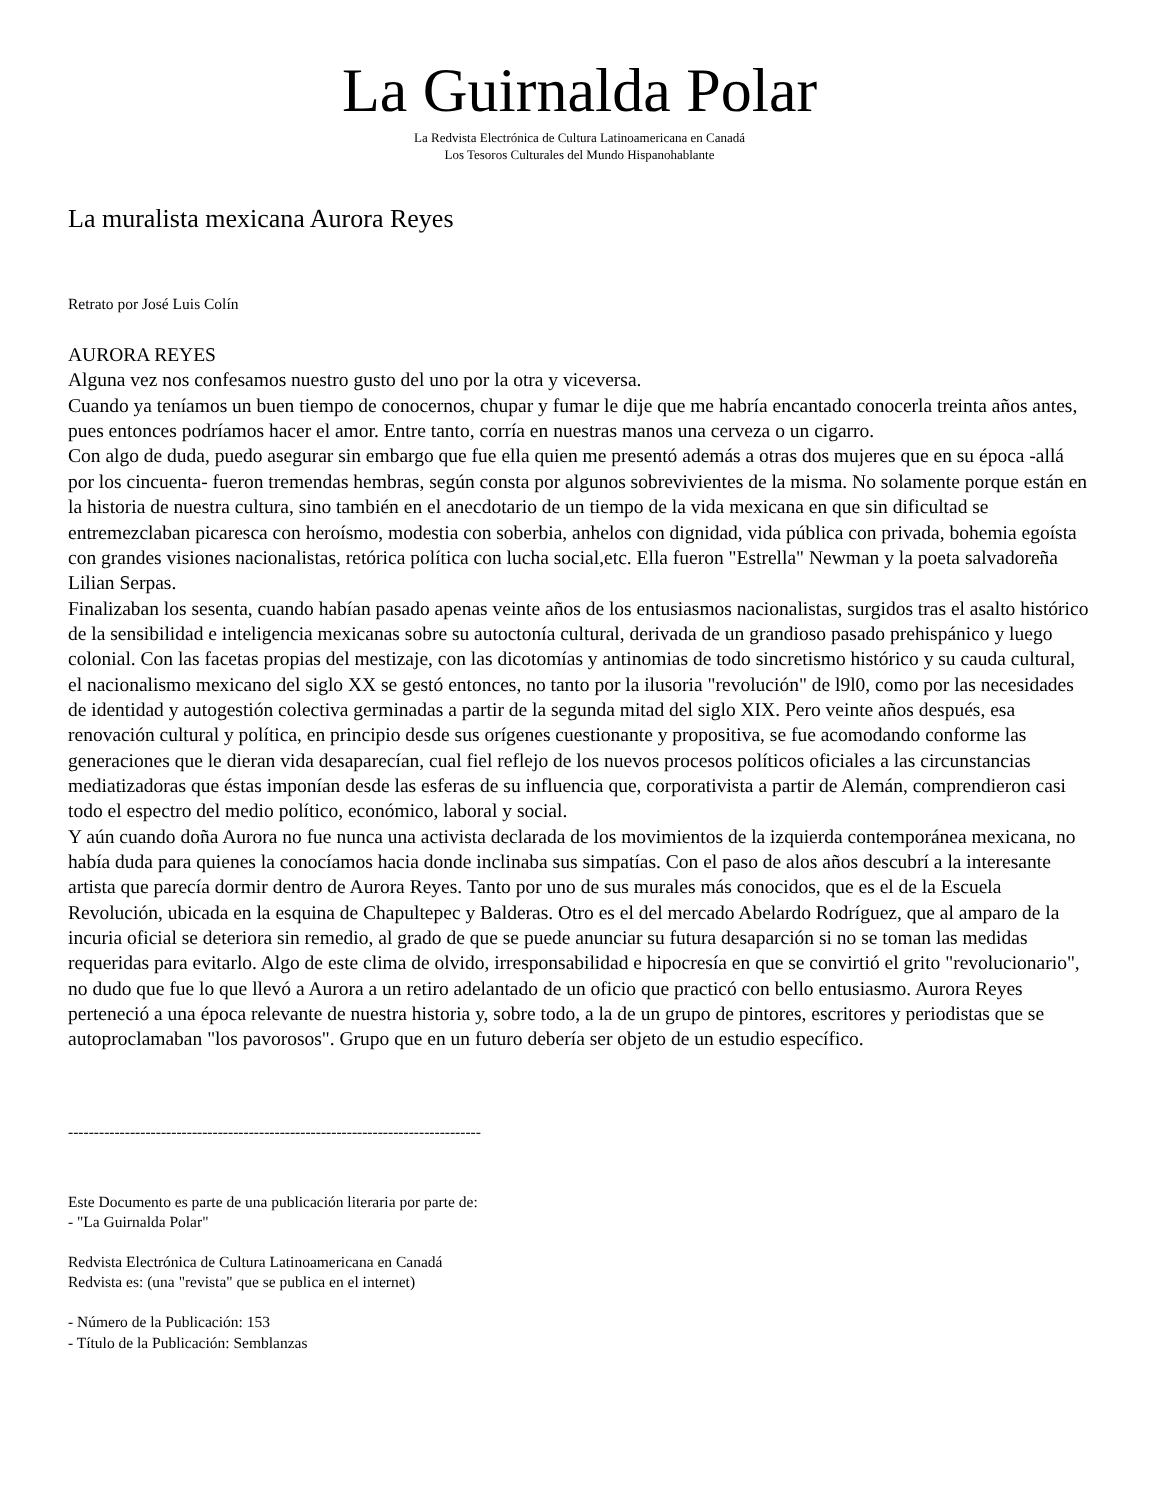La Guirnalda Polar
La Redvista Electrónica de Cultura Latinoamericana en Canadá
Los Tesoros Culturales del Mundo Hispanohablante
La muralista mexicana Aurora Reyes
Retrato por José Luis Colín
AURORA REYES
Alguna vez nos confesamos nuestro gusto del uno por la otra y viceversa.
Cuando ya teníamos un buen tiempo de conocernos, chupar y fumar le dije que me habría encantado conocerla treinta años antes, pues entonces podríamos hacer el amor. Entre tanto, corría en nuestras manos una cerveza o un cigarro.
Con algo de duda, puedo asegurar sin embargo que fue ella quien me presentó además a otras dos mujeres que en su época -allá por los cincuenta- fueron tremendas hembras, según consta por algunos sobrevivientes de la misma. No solamente porque están en la historia de nuestra cultura, sino también en el anecdotario de un tiempo de la vida mexicana en que sin dificultad se entremezclaban picaresca con heroísmo, modestia con soberbia, anhelos con dignidad, vida pública con privada, bohemia egoísta con grandes visiones nacionalistas, retórica política con lucha social,etc. Ella fueron "Estrella" Newman y la poeta salvadoreña Lilian Serpas.
Finalizaban los sesenta, cuando habían pasado apenas veinte años de los entusiasmos nacionalistas, surgidos tras el asalto histórico de la sensibilidad e inteligencia mexicanas sobre su autoctonía cultural, derivada de un grandioso pasado prehispánico y luego colonial. Con las facetas propias del mestizaje, con las dicotomías y antinomias de todo sincretismo histórico y su cauda cultural, el nacionalismo mexicano del siglo XX se gestó entonces, no tanto por la ilusoria "revolución" de l9l0, como por las necesidades de identidad y autogestión colectiva germinadas a partir de la segunda mitad del siglo XIX. Pero veinte años después, esa renovación cultural y política, en principio desde sus orígenes cuestionante y propositiva, se fue acomodando conforme las generaciones que le dieran vida desaparecían, cual fiel reflejo de los nuevos procesos políticos oficiales a las circunstancias mediatizadoras que éstas imponían desde las esferas de su influencia que, corporativista a partir de Alemán, comprendieron casi todo el espectro del medio político, económico, laboral y social.
Y aún cuando doña Aurora no fue nunca una activista declarada de los movimientos de la izquierda contemporánea mexicana, no había duda para quienes la conocíamos hacia donde inclinaba sus simpatías. Con el paso de alos años descubrí a la interesante artista que parecía dormir dentro de Aurora Reyes. Tanto por uno de sus murales más conocidos, que es el de la Escuela Revolución, ubicada en la esquina de Chapultepec y Balderas. Otro es el del mercado Abelardo Rodríguez, que al amparo de la incuria oficial se deteriora sin remedio, al grado de que se puede anunciar su futura desaparción si no se toman las medidas requeridas para evitarlo. Algo de este clima de olvido, irresponsabilidad e hipocresía en que se convirtió el grito "revolucionario", no dudo que fue lo que llevó a Aurora a un retiro adelantado de un oficio que practicó con bello entusiasmo. Aurora Reyes perteneció a una época relevante de nuestra historia y, sobre todo, a la de un grupo de pintores, escritores y periodistas que se autoproclamaban "los pavorosos". Grupo que en un futuro debería ser objeto de un estudio específico.
--------------------------------------------------------------------------------
Este Documento es parte de una publicación literaria por parte de:
- "La Guirnalda Polar"
Redvista Electrónica de Cultura Latinoamericana en Canadá
Redvista es: (una "revista" que se publica en el internet)
- Número de la Publicación: 153
- Título de la Publicación: Semblanzas